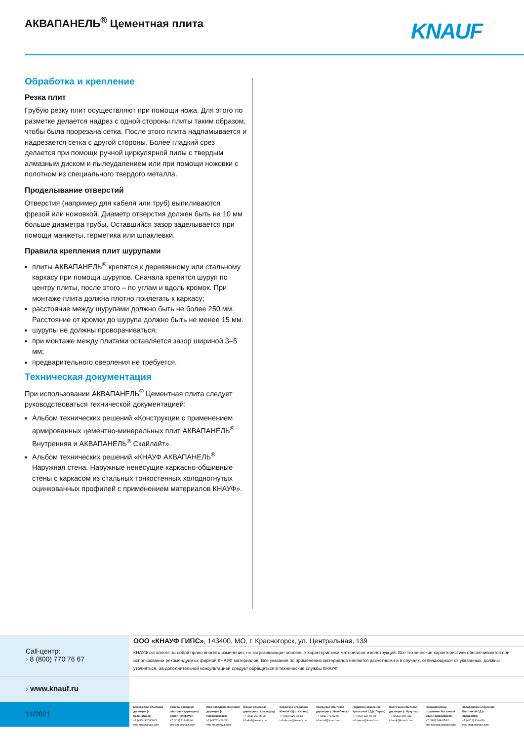АКВАПАНЕЛЬ<sup>®</sup> Цементная плита KNAUF
Обработка и крепление
Резка плит
Грубую резку плит осуществляют при помощи ножа. Для этого по разметке делается надрез с одной стороны плиты таким образом, чтобы была прорезана сетка. После этого плита надламывается и надрезается сетка с другой стороны. Более гладкий срез делается при помощи ручной циркулярной пилы с твердым алмазным диском и пылеудалением или при помощи ножовки с полотном из специального твердого металла.
Проделывание отверстий
Отверстия (например для кабеля или труб) выпиливаются фрезой или ножовкой. Диаметр отверстия должен быть на 10 мм больше диаметра трубы. Оставшийся зазор заделывается при помощи манжеты, герметика или шпаклевки.
Правила крепления плит шурупами
плиты АКВАПАНЕЛЬ<sup>®</sup> крепятся к деревянному или стальному каркасу при помощи шурупов. Сначала крепится шуруп по центру плиты, после этого – по углам и вдоль кромок. При монтаже плита должна плотно прилегать к каркасу;
расстояние между шурупами должно быть не более 250 мм. Расстояние от кромки до шурупа должно быть не менее 15 мм.
шурупы не должны проворачиваться;
при монтаже между плитами оставляется зазор шириной 3–5 мм;
предварительного сверления не требуется.
Техническая документация
При использовании АКВАПАНЕЛЬ<sup>®</sup> Цементная плита следует руководствоваться технической документацией:
Альбом технических решений «Конструкции с применением армированных цементно-минеральных плит АКВАПАНЕЛЬ<sup>®</sup> Внутренняя и АКВАПАНЕЛЬ<sup>®</sup> Скайлайт».
Альбом технических решений «КНАУФ АКВАПАНЕЛЬ<sup>®</sup> Наружная стена. Наружные ненесущие каркасно-обшивные стены с каркасом из стальных тонкостенных холодногнутых оцинкованных профилей с применением материалов КНАУФ».
Call-центр:
› 8 (800) 770 76 67
ООО «КНАУФ ГИПС», 143400, МО, г. Красногорск, ул. Центральная, 139
КНАУФ оставляет за собой право вносить изменения, не затрагивающие основные характеристики материалов и конструкций. Все технические характеристики обеспечиваются при использовании рекомендуемых фирмой КНАУФ материалов. Все указания по применению материалов являются расчетными и в случаях, отличающихся от указанных, должны уточняться. За дополнительной консультацией следует обращаться в технические службы КНАУФ.
› www.knauf.ru
11/2021
Московская сбытовая дирекция (г. Красногорск)
+7 (495) 937-95-95
info-msk@knauf.com
Северо-Западная сбытовая дирекция (г. Санкт-Петербург)
+7 (812) 718-81-94
info-spb@knauf.com
Юго-Западная сбытовая дирекция (г. Новомосковск)
+7 (48762) 29-291
info-nm@knauf.com
Южная сбытовая дирекция (г. Краснодар)
+7 (861) 267-80-30
info-krd@knauf.com
Казанское отделение Южной СД (г. Казань)
+7 (843) 526-03-12
info-kazan@knauf.com
Уральская сбытовая дирекция (г. Челябинск)
+7 (351) 771-02-09
info-ural@knauf.com
Пермское отделение Уральской СД (г. Пермь)
+7 (342) 220-65-39
info-perm@knauf.com
Восточная сбытовая дирекция (г. Иркутск)
+7 (3952) 290-032
info-irk@knauf.com
Новосибирское отделение Восточной СД (г. Новосибирск)
+7 (383) 349-97-82
info-novosib@knauf.com
Хабаровское отделение Восточной СД (г. Хабаровск)
+7 (4212) 914-419
info-khab@knauf.com